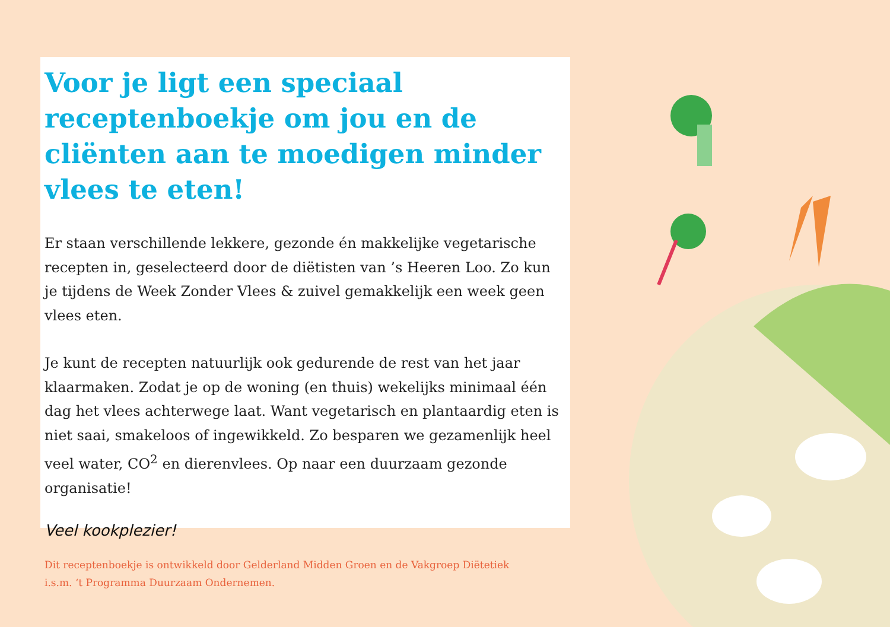Voor je ligt een speciaal receptenboekje om jou en de cliënten aan te moedigen minder vlees te eten!
Er staan verschillende lekkere, gezonde én makkelijke vegetarische recepten in, geselecteerd door de diëtisten van ’s Heeren Loo. Zo kun je tijdens de Week Zonder Vlees & zuivel gemakkelijk een week geen vlees eten.
Je kunt de recepten natuurlijk ook gedurende de rest van het jaar klaarmaken. Zodat je op de woning (en thuis) wekelijks minimaal één dag het vlees achterwege laat. Want vegetarisch en plantaardig eten is niet saai, smakeloos of ingewikkeld. Zo besparen we gezamenlijk heel veel water, CO<sup>2</sup> en dierenvlees. Op naar een duurzaam gezonde organisatie!
Veel kookplezier!
Dit receptenboekje is ontwikkeld door Gelderland Midden Groen en de Vakgroep Diëtetiek
i.s.m. ‘t Programma Duurzaam Ondernemen.